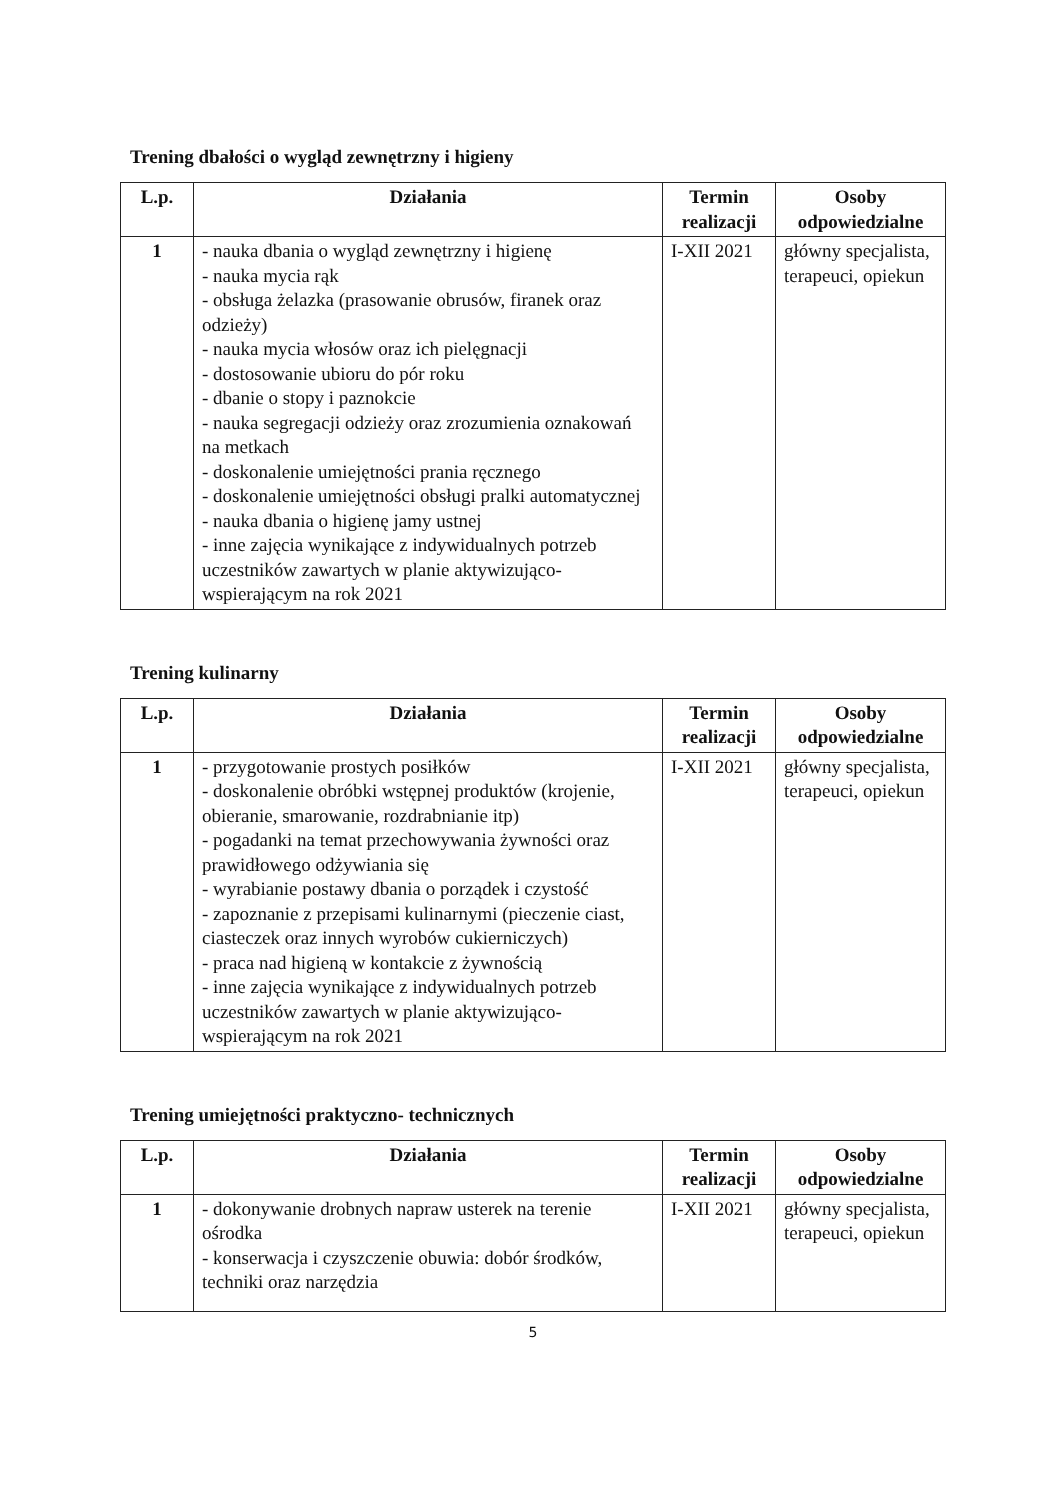Trening dbałości o wygląd zewnętrzny i higieny
| L.p. | Działania | Termin realizacji | Osoby odpowiedzialne |
| --- | --- | --- | --- |
| 1 | - nauka dbania o wygląd zewnętrzny i higienę - nauka mycia rąk - obsługa żelazka (prasowanie obrusów, firanek oraz odzieży) - nauka mycia włosów oraz ich pielęgnacji - dostosowanie ubioru do pór roku - dbanie o stopy i paznokcie - nauka segregacji odzieży oraz zrozumienia oznakowań na metkach - doskonalenie umiejętności prania ręcznego - doskonalenie umiejętności obsługi pralki automatycznej - nauka dbania o higienę jamy ustnej - inne zajęcia wynikające z indywidualnych potrzeb uczestników zawartych w planie aktywizująco-wspierającym na rok 2021 | I-XII 2021 | główny specjalista, terapeuci, opiekun |
Trening kulinarny
| L.p. | Działania | Termin realizacji | Osoby odpowiedzialne |
| --- | --- | --- | --- |
| 1 | - przygotowanie prostych posiłków - doskonalenie obróbki wstępnej produktów (krojenie, obieranie, smarowanie, rozdrabnianie itp) - pogadanki na temat przechowywania żywności oraz prawidłowego odżywiania się - wyrabianie postawy dbania o porządek i czystość - zapoznanie z przepisami kulinarnymi (pieczenie ciast, ciasteczek oraz innych wyrobów cukierniczych) - praca nad higieną w kontakcie z żywnością - inne zajęcia wynikające z indywidualnych potrzeb uczestników zawartych w planie aktywizująco-wspierającym na rok 2021 | I-XII 2021 | główny specjalista, terapeuci, opiekun |
Trening umiejętności praktyczno- technicznych
| L.p. | Działania | Termin realizacji | Osoby odpowiedzialne |
| --- | --- | --- | --- |
| 1 | - dokonywanie drobnych napraw usterek na terenie ośrodka - konserwacja i czyszczenie obuwia: dobór środków, techniki oraz narzędzia | I-XII 2021 | główny specjalista, terapeuci, opiekun |
5